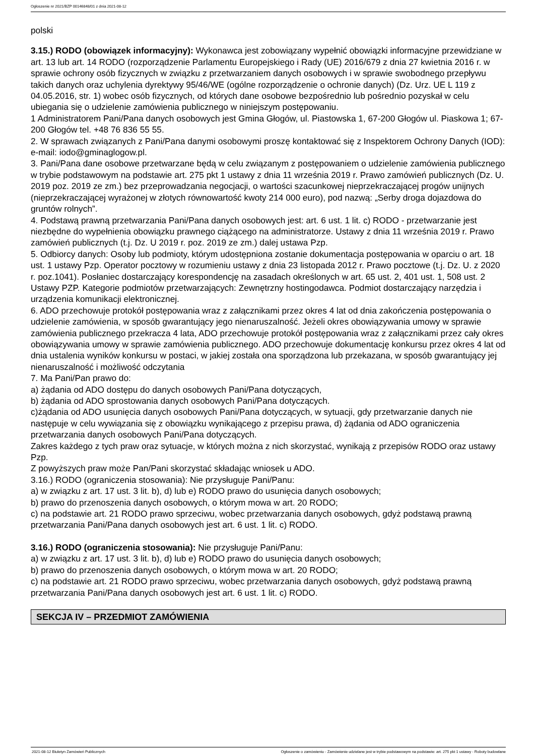Ogłoszenie nr 2021/BZP 00146848/01 z dnia 2021-08-12
polski
3.15.) RODO (obowiązek informacyjny): Wykonawca jest zobowiązany wypełnić obowiązki informacyjne przewidziane w art. 13 lub art. 14 RODO (rozporządzenie Parlamentu Europejskiego i Rady (UE) 2016/679 z dnia 27 kwietnia 2016 r. w sprawie ochrony osób fizycznych w związku z przetwarzaniem danych osobowych i w sprawie swobodnego przepływu takich danych oraz uchylenia dyrektywy 95/46/WE (ogólne rozporządzenie o ochronie danych) (Dz. Urz. UE L 119 z 04.05.2016, str. 1) wobec osób fizycznych, od których dane osobowe bezpośrednio lub pośrednio pozyskał w celu ubiegania się o udzielenie zamówienia publicznego w niniejszym postępowaniu.
1 Administratorem Pani/Pana danych osobowych jest Gmina Głogów, ul. Piastowska 1, 67-200 Głogów ul. Piaskowa 1; 67-200 Głogów tel. +48 76 836 55 55.
2. W sprawach związanych z Pani/Pana danymi osobowymi proszę kontaktować się z Inspektorem Ochrony Danych (IOD): e-mail: iodo@gminaglogow.pl.
3. Pani/Pana dane osobowe przetwarzane będą w celu związanym z postępowaniem o udzielenie zamówienia publicznego w trybie podstawowym na podstawie art. 275 pkt 1 ustawy z dnia 11 września 2019 r. Prawo zamówień publicznych (Dz. U. 2019 poz. 2019 ze zm.) bez przeprowadzania negocjacji, o wartości szacunkowej nieprzekraczającej progów unijnych (nieprzekraczającej wyrażonej w złotych równowartość kwoty 214 000 euro), pod nazwą: „Serby droga dojazdowa do gruntów rolnych”.
4. Podstawą prawną przetwarzania Pani/Pana danych osobowych jest: art. 6 ust. 1 lit. c) RODO - przetwarzanie jest niezbędne do wypełnienia obowiązku prawnego ciążącego na administratorze. Ustawy z dnia 11 września 2019 r. Prawo zamówień publicznych (t.j. Dz. U 2019 r. poz. 2019 ze zm.) dalej ustawa Pzp.
5. Odbiorcy danych: Osoby lub podmioty, którym udostępniona zostanie dokumentacja postępowania w oparciu o art. 18 ust. 1 ustawy Pzp. Operator pocztowy w rozumieniu ustawy z dnia 23 listopada 2012 r. Prawo pocztowe (t.j. Dz. U. z 2020 r. poz.1041). Posłaniec dostarczający korespondencję na zasadach określonych w art. 65 ust. 2, 401 ust. 1, 508 ust. 2 Ustawy PZP. Kategorie podmiotów przetwarzających: Zewnętrzny hostingodawca. Podmiot dostarczający narzędzia i urządzenia komunikacji elektronicznej.
6. ADO przechowuje protokół postępowania wraz z załącznikami przez okres 4 lat od dnia zakończenia postępowania o udzielenie zamówienia, w sposób gwarantujący jego nienaruszalność. Jeżeli okres obowiązywania umowy w sprawie zamówienia publicznego przekracza 4 lata, ADO przechowuje protokół postępowania wraz z załącznikami przez cały okres obowiązywania umowy w sprawie zamówienia publicznego. ADO przechowuje dokumentację konkursu przez okres 4 lat od dnia ustalenia wyników konkursu w postaci, w jakiej została ona sporządzona lub przekazana, w sposób gwarantujący jej nienaruszalność i możliwość odczytania
7. Ma Pani/Pan prawo do:
a) żądania od ADO dostępu do danych osobowych Pani/Pana dotyczących,
b) żądania od ADO sprostowania danych osobowych Pani/Pana dotyczących.
c)żądania od ADO usunięcia danych osobowych Pani/Pana dotyczących, w sytuacji, gdy przetwarzanie danych nie następuje w celu wywiązania się z obowiązku wynikającego z przepisu prawa, d) żądania od ADO ograniczenia przetwarzania danych osobowych Pani/Pana dotyczących.
Zakres każdego z tych praw oraz sytuacje, w których można z nich skorzystać, wynikają z przepisów RODO oraz ustawy Pzp.
Z powyższych praw może Pan/Pani skorzystać składając wniosek u ADO.
3.16.) RODO (ograniczenia stosowania): Nie przysługuje Pani/Panu:
a) w związku z art. 17 ust. 3 lit. b), d) lub e) RODO prawo do usunięcia danych osobowych;
b) prawo do przenoszenia danych osobowych, o którym mowa w art. 20 RODO;
c) na podstawie art. 21 RODO prawo sprzeciwu, wobec przetwarzania danych osobowych, gdyż podstawą prawną przetwarzania Pani/Pana danych osobowych jest art. 6 ust. 1 lit. c) RODO.
3.16.) RODO (ograniczenia stosowania): Nie przysługuje Pani/Panu:
a) w związku z art. 17 ust. 3 lit. b), d) lub e) RODO prawo do usunięcia danych osobowych;
b) prawo do przenoszenia danych osobowych, o którym mowa w art. 20 RODO;
c) na podstawie art. 21 RODO prawo sprzeciwu, wobec przetwarzania danych osobowych, gdyż podstawą prawną przetwarzania Pani/Pana danych osobowych jest art. 6 ust. 1 lit. c) RODO.
SEKCJA IV – PRZEDMIOT ZAMÓWIENIA
2021-08-12 Biuletyn Zamówień Publicznych Ogłoszenie o zamówieniu - Zamówienie udzielane jest w trybie podstawowym na podstawie: art. 275 pkt 1 ustawy - Roboty budowlane